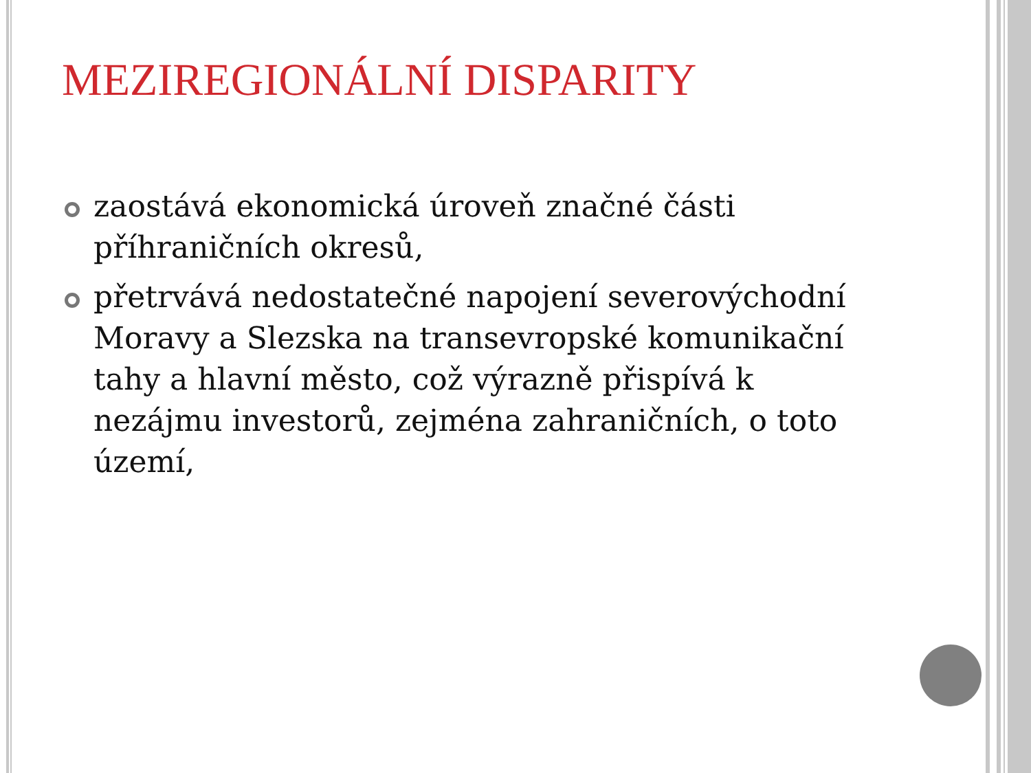MEZIREGIONÁLNÍ DISPARITY
zaostává ekonomická úroveň značné části příhraničních okresů,
přetrvává nedostatečné napojení severovýchodní Moravy a Slezska na transevropské komunikační tahy a hlavní město, což výrazně přispívá k nezájmu investorů, zejména zahraničních, o toto území,